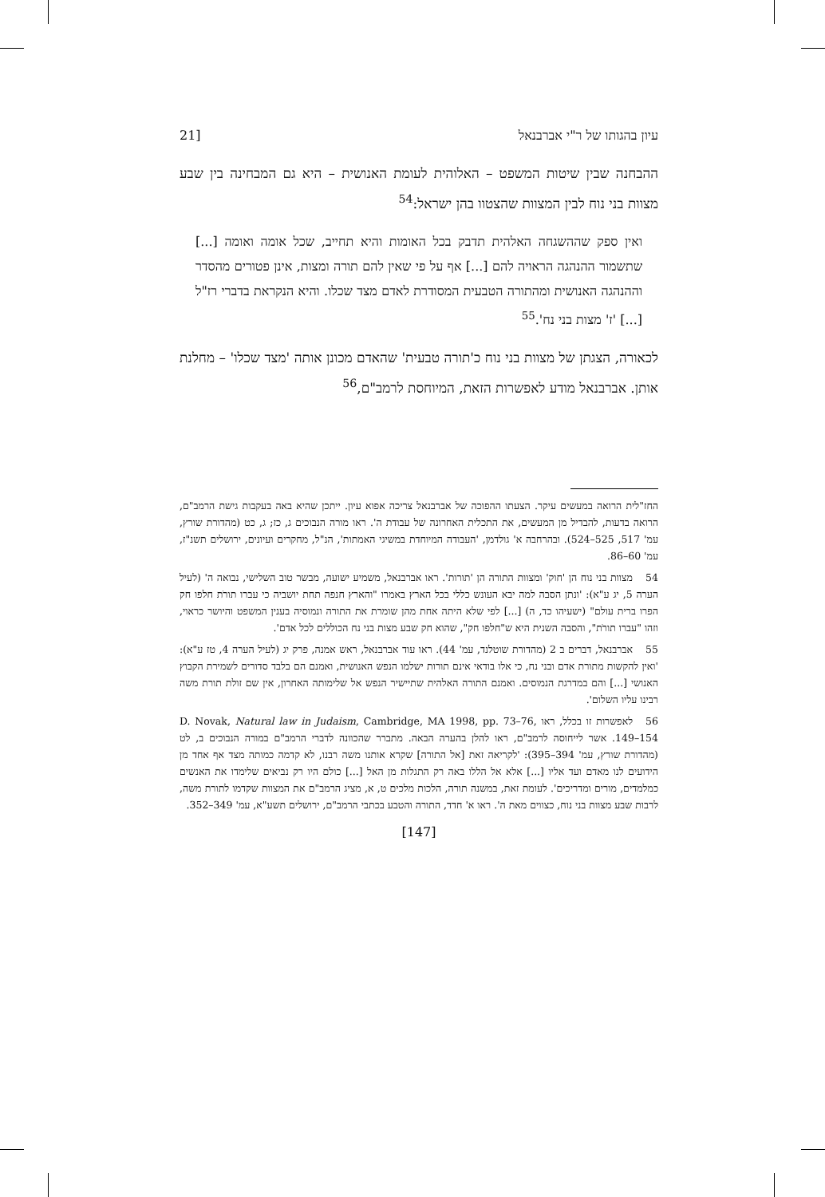עיון בהגותו של ר"י אברבנאל [21
ההבחנה שבין שיטות המשפט – האלוהית לעומת האנושית – היא גם המבחינה בין שבע מצוות בני נוח לבין המצוות שהצטוו בהן ישראל:<sup>54</sup>
ואין ספק שההשגחה האלהית תדבק בכל האומות והיא תחייב, שכל אומה ואומה [...] שתשמור ההנהגה הראויה להם [...] אף על פי שאין להם תורה ומצות, אינן פטורים מהסדר וההנהגה האנושית ומהתורה הטבעית המסודרת לאדם מצד שכלו. והיא הנקראת בדברי רז"ל [...] 'ז' מצות בני נח'.<sup>55</sup>
לכאורה, הצגתן של מצוות בני נוח כ'תורה טבעית' שהאדם מכונן אותה 'מצד שכלו' – מחלנת אותן. אברבנאל מודע לאפשרות הזאת, המיוחסת לרמב"ם,<sup>56</sup>
החז"לית הרואה במעשים עיקר. הצעתו ההפוכה של אברבנאל צריכה אפוא עיון. ייתכן שהיא באה בעקבות גישת הרמב"ם, הרואה בדעות, להבדיל מן המעשים, את התכלית האחרונה של עבודת ה'. ראו מורה הנבוכים ג, כז; ג, כט (מהדורת שורץ, עמ' 517, 525–524). ובהרחבה א' גולדמן, 'העבודה המיוחדת במשיגי האמתות', הנ"ל, מחקרים ועיונים, ירושלים תשנ"ז, עמ' 60–86.
54 מצוות בני נוח הן 'חוק' ומצוות התורה הן 'תורות'. ראו אברבנאל, משמיע ישועה, מבשר טוב השלישי, נבואה ה' (לעיל הערה 5, יג ע"א): 'ונתן הסבה למה יבא העונש כללי בכל הארץ באמרו "והארץ חנפה תחת יושביה כי עברו תורֹת חלפו חק הפרו ברית עולם" (ישעיהו כד, ה) [...] לפי שלא היתה אחת מהן שומרת את התורה ונמוסיה בענין המשפט והיושר כראוי, וזהו "עברו תורֹת", והסבה השנית היא ש"חלפו חק", שהוא חק שבע מצות בני נח הכוללים לכל אדם'.
55 אברבנאל, דברים ב 2 (מהדורת שוטלנד, עמ' 44). ראו עוד אברבנאל, ראש אמנה, פרק יג (לעיל הערה 4, טז ע"א): 'ואין להקשות מתורת אדם ובני נח, כי אלו בודאי אינם תורות ישלמו הנפש האנושית, ואמנם הם בלבד סדורים לשמירת הקבוץ האנושי [...] והם במדרגת הנמוסים. ואמנם התורה האלהית שתיישיר הנפש אל שלימותה האחרון, אין שם זולת תורת משה רבינו עליו השלום'.
56 לאפשרות זו בכלל, ראו D. Novak, Natural law in Judaism, Cambridge, MA 1998, pp. 73–76, 149–154. אשר לייחוסה לרמב"ם, ראו להלן בהערה הבאה. מתברר שהכוונה לדברי הרמב"ם במורה הנבוכים ב, לט (מהדורת שורץ, עמ' 394–395): 'לקריאה זאת [אל התורה] שקרא אותנו משה רבנו, לא קדמה כמותה מצד אף אחד מן הידועים לנו מאדם ועד אליו [...] אלא אל הללו באה רק התגלות מן האל [...] כולם היו רק נביאים שלימדו את האנשים כמלמדים, מורים ומדריכים'. לעומת זאת, במשנה תורה, הלכות מלכים ט, א, מציג הרמב"ם את המצוות שקדמו לתורת משה, לרבות שבע מצוות בני נוח, כצווים מאת ה'. ראו א' חדד, התורה והטבע בכתבי הרמב"ם, ירושלים תשע"א, עמ' 349–352.
[147]